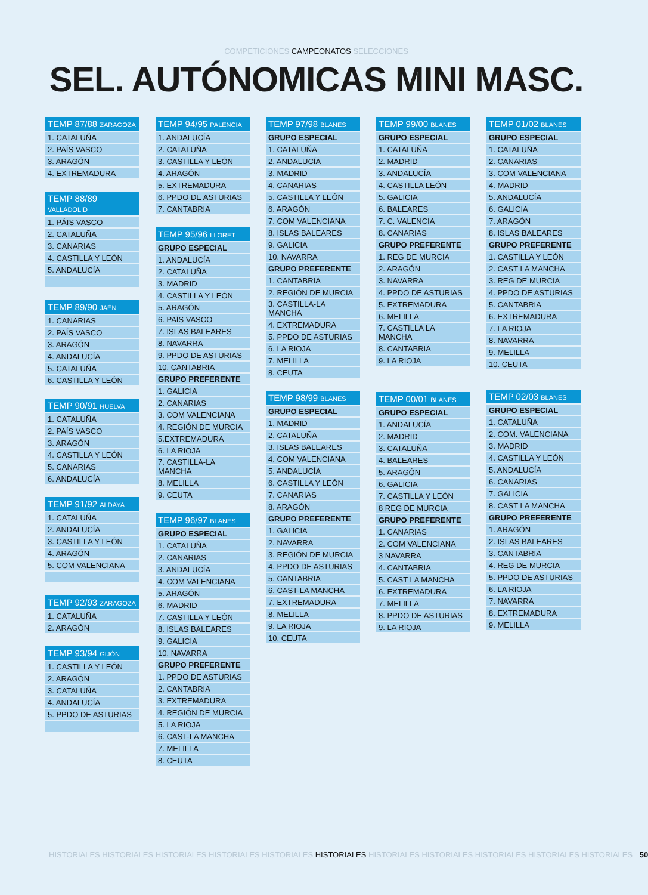COMPETICIONES CAMPEONATOS SELECCIONES
SEL. AUTÓNOMICAS MINI MASC.
| TEMP 87/88 ZARAGOZA |
| --- |
| 1. CATALUÑA |
| 2. PAÍS VASCO |
| 3. ARAGÓN |
| 4. EXTREMADURA |
| TEMP 88/89 VALLADOLID |
| --- |
| 1. PÁIS VASCO |
| 2. CATALUÑA |
| 3. CANARIAS |
| 4. CASTILLA Y LEÓN |
| 5. ANDALUCÍA |
| TEMP 89/90 JAÉN |
| --- |
| 1. CANARIAS |
| 2. PAÍS VASCO |
| 3. ARAGÓN |
| 4. ANDALUCÍA |
| 5. CATALUÑA |
| 6. CASTILLA Y LEÓN |
| TEMP 90/91 HUELVA |
| --- |
| 1. CATALUÑA |
| 2. PAÍS VASCO |
| 3. ARAGÓN |
| 4. CASTILLA Y LEÓN |
| 5. CANARIAS |
| 6. ANDALUCÍA |
| TEMP 91/92 ALDAYA |
| --- |
| 1. CATALUÑA |
| 2. ANDALUCÍA |
| 3. CASTILLA Y LEÓN |
| 4. ARAGÓN |
| 5. COM VALENCIANA |
| TEMP 92/93 ZARAGOZA |
| --- |
| 1. CATALUÑA |
| 2. ARAGÓN |
| TEMP 93/94 GIJÓN |
| --- |
| 1. CASTILLA Y LEÓN |
| 2. ARAGÓN |
| 3. CATALUÑA |
| 4. ANDALUCÍA |
| 5. PPDO DE ASTURIAS |
| TEMP 94/95 PALENCIA |
| --- |
| 1. ANDALUCÍA |
| 2. CATALUÑA |
| 3. CASTILLA Y LEÓN |
| 4. ARAGÓN |
| 5. EXTREMADURA |
| 6. PPDO DE ASTURIAS |
| 7. CANTABRIA |
| TEMP 95/96 LLORET |
| --- |
| GRUPO ESPECIAL |
| 1. ANDALUCÍA |
| 2. CATALUÑA |
| 3. MADRID |
| 4. CASTILLA Y LEÓN |
| 5. ARAGÓN |
| 6. PAÍS VASCO |
| 7. ISLAS BALEARES |
| 8. NAVARRA |
| 9. PPDO DE ASTURIAS |
| 10. CANTABRIA |
| GRUPO PREFERENTE |
| 1. GALICIA |
| 2. CANARIAS |
| 3. COM VALENCIANA |
| 4. REGIÓN DE MURCIA |
| 5.EXTREMADURA |
| 6. LA RIOJA |
| 7. CASTILLA-LA MANCHA |
| 8. MELILLA |
| 9. CEUTA |
| TEMP 96/97 BLANES |
| --- |
| GRUPO ESPECIAL |
| 1. CATALUÑA |
| 2. CANARIAS |
| 3. ANDALUCÍA |
| 4. COM VALENCIANA |
| 5. ARAGÓN |
| 6. MADRID |
| 7. CASTILLA Y LEÓN |
| 8. ISLAS BALEARES |
| 9. GALICIA |
| 10. NAVARRA |
| GRUPO PREFERENTE |
| 1. PPDO DE ASTURIAS |
| 2. CANTABRIA |
| 3. EXTREMADURA |
| 4. REGIÓN DE MURCIA |
| 5. LA RIOJA |
| 6. CAST-LA MANCHA |
| 7. MELILLA |
| 8. CEUTA |
| TEMP 97/98 BLANES |
| --- |
| GRUPO ESPECIAL |
| 1. CATALUÑA |
| 2. ANDALUCÍA |
| 3. MADRID |
| 4. CANARIAS |
| 5. CASTILLA Y LEÓN |
| 6. ARAGÓN |
| 7. COM VALENCIANA |
| 8. ISLAS BALEARES |
| 9. GALICIA |
| 10. NAVARRA |
| GRUPO PREFERENTE |
| 1. CANTABRIA |
| 2. REGIÓN DE MURCIA |
| 3. CASTILLA-LA MANCHA |
| 4. EXTREMADURA |
| 5. PPDO DE ASTURIAS |
| 6. LA RIOJA |
| 7. MELILLA |
| 8. CEUTA |
| TEMP 98/99 BLANES |
| --- |
| GRUPO ESPECIAL |
| 1. MADRID |
| 2. CATALUÑA |
| 3. ISLAS BALEARES |
| 4. COM VALENCIANA |
| 5. ANDALUCÍA |
| 6. CASTILLA Y LEÓN |
| 7. CANARIAS |
| 8. ARAGÓN |
| GRUPO PREFERENTE |
| 1. GALICIA |
| 2. NAVARRA |
| 3. REGIÓN DE MURCIA |
| 4. PPDO DE ASTURIAS |
| 5. CANTABRIA |
| 6. CAST-LA MANCHA |
| 7. EXTREMADURA |
| 8. MELILLA |
| 9. LA RIOJA |
| 10. CEUTA |
| TEMP 99/00 BLANES |
| --- |
| GRUPO ESPECIAL |
| 1. CATALUÑA |
| 2. MADRID |
| 3. ANDALUCÍA |
| 4. CASTILLA LEÓN |
| 5. GALICIA |
| 6. BALEARES |
| 7. C. VALENCIA |
| 8. CANARIAS |
| GRUPO PREFERENTE |
| 1. REG DE MURCIA |
| 2. ARAGÓN |
| 3. NAVARRA |
| 4. PPDO DE ASTURIAS |
| 5. EXTREMADURA |
| 6. MELILLA |
| 7. CASTILLA LA MANCHA |
| 8. CANTABRIA |
| 9. LA RIOJA |
| TEMP 00/01 BLANES |
| --- |
| GRUPO ESPECIAL |
| 1. ANDALUCÍA |
| 2. MADRID |
| 3. CATALUÑA |
| 4. BALEARES |
| 5. ARAGÓN |
| 6. GALICIA |
| 7. CASTILLA Y LEÓN |
| 8 REG DE MURCIA |
| GRUPO PREFERENTE |
| 1. CANARIAS |
| 2. COM VALENCIANA |
| 3 NAVARRA |
| 4. CANTABRIA |
| 5. CAST LA MANCHA |
| 6. EXTREMADURA |
| 7. MELILLA |
| 8. PPDO DE ASTURIAS |
| 9. LA RIOJA |
| TEMP 01/02 BLANES |
| --- |
| GRUPO ESPECIAL |
| 1. CATALUÑA |
| 2. CANARIAS |
| 3. COM VALENCIANA |
| 4. MADRID |
| 5. ANDALUCÍA |
| 6. GALICIA |
| 7. ARAGÓN |
| 8. ISLAS BALEARES |
| GRUPO PREFERENTE |
| 1. CASTILLA Y LEÓN |
| 2. CAST LA MANCHA |
| 3. REG DE MURCIA |
| 4. PPDO DE ASTURIAS |
| 5. CANTABRIA |
| 6. EXTREMADURA |
| 7. LA RIOJA |
| 8. NAVARRA |
| 9. MELILLA |
| 10. CEUTA |
| TEMP 02/03 BLANES |
| --- |
| GRUPO ESPECIAL |
| 1. CATALUÑA |
| 2. COM. VALENCIANA |
| 3. MADRID |
| 4. CASTILLA Y LEÓN |
| 5. ANDALUCÍA |
| 6. CANARIAS |
| 7. GALICIA |
| 8. CAST LA MANCHA |
| GRUPO PREFERENTE |
| 1. ARAGÓN |
| 2. ISLAS BALEARES |
| 3. CANTABRIA |
| 4. REG DE MURCIA |
| 5. PPDO DE ASTURIAS |
| 6. LA RIOJA |
| 7. NAVARRA |
| 8. EXTREMADURA |
| 9. MELILLA |
HISTORIALES HISTORIALES HISTORIALES HISTORIALES HISTORIALES HISTORIALES HISTORIALES HISTORIALES HISTORIALES HISTORIALES HISTORIALES 50